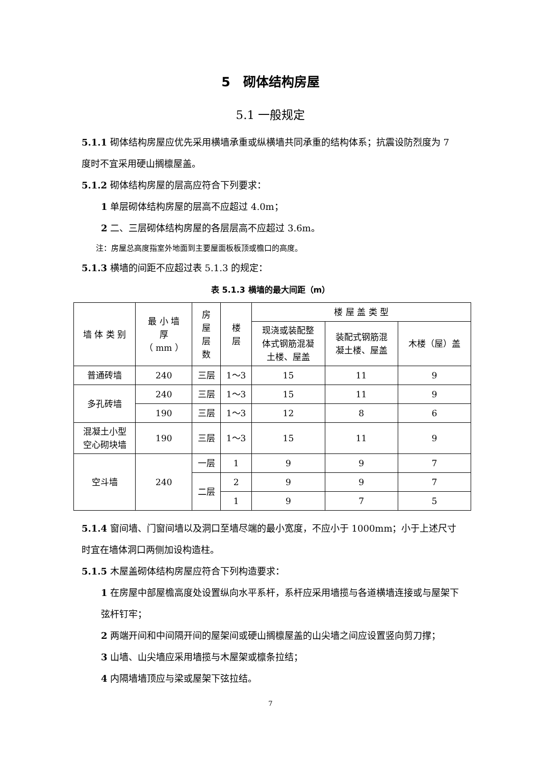5　砌体结构房屋
5.1 一般规定
5.1.1 砌体结构房屋应优先采用横墙承重或纵横墙共同承重的结构体系；抗震设防烈度为 7 度时不宜采用硬山搁檩屋盖。
5.1.2 砌体结构房屋的层高应符合下列要求：
1 单层砌体结构房屋的层高不应超过 4.0m；
2 二、三层砌体结构房屋的各层层高不应超过 3.6m。
注：房屋总高度指室外地面到主要屋面板板顶或檐口的高度。
5.1.3 横墙的间距不应超过表 5.1.3 的规定：
表 5.1.3 横墙的最大间距（m）
| 墙 体 类 别 | 最 小 墙 厚 （ mm ） | 房 屋 层 数 | 楼 层 | 楼 屋 盖 类 型 | | |
| | | | | 现浇或装配整 体式钢筋混凝 土楼、屋盖 | 装配式钢筋混 凝土楼、屋盖 | 木楼（屋）盖 |
| 普通砖墙 | 240 | 三层 | 1～3 | 15 | 11 | 9 |
| 多孔砖墙 | 240 | 三层 | 1～3 | 15 | 11 | 9 |
| | 190 | 三层 | 1～3 | 12 | 8 | 6 |
| 混凝土小型 空心砌块墙 | 190 | 三层 | 1～3 | 15 | 11 | 9 |
| 空斗墙 | 240 | 一层 | 1 | 9 | 9 | 7 |
| | | 二层 | 2 | 9 | 9 | 7 |
| | | | 1 | 9 | 7 | 5 |
5.1.4 窗间墙、门窗间墙以及洞口至墙尽端的最小宽度，不应小于 1000mm；小于上述尺寸时宜在墙体洞口两侧加设构造柱。
5.1.5 木屋盖砌体结构房屋应符合下列构造要求：
1 在房屋中部屋檐高度处设置纵向水平系杆，系杆应采用墙揽与各道横墙连接或与屋架下弦杆钉牢；
2 两端开间和中间隔开间的屋架间或硬山搁檩屋盖的山尖墙之间应设置竖向剪刀撑；
3 山墙、山尖墙应采用墙揽与木屋架或檩条拉结；
4 内隔墙墙顶应与梁或屋架下弦拉结。
7